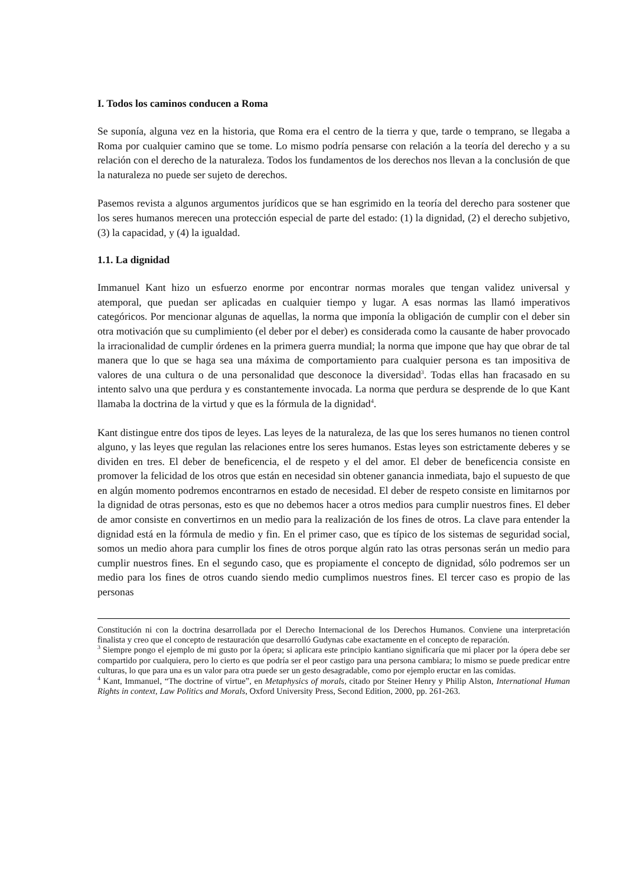I. Todos los caminos conducen a Roma
Se suponía, alguna vez en la historia, que Roma era el centro de la tierra y que, tarde o temprano, se llegaba a Roma por cualquier camino que se tome. Lo mismo podría pensarse con relación a la teoría del derecho y a su relación con el derecho de la naturaleza. Todos los fundamentos de los derechos nos llevan a la conclusión de que la naturaleza no puede ser sujeto de derechos.
Pasemos revista a algunos argumentos jurídicos que se han esgrimido en la teoría del derecho para sostener que los seres humanos merecen una protección especial de parte del estado: (1) la dignidad, (2) el derecho subjetivo, (3) la capacidad, y (4) la igualdad.
1.1. La dignidad
Immanuel Kant hizo un esfuerzo enorme por encontrar normas morales que tengan validez universal y atemporal, que puedan ser aplicadas en cualquier tiempo y lugar. A esas normas las llamó imperativos categóricos. Por mencionar algunas de aquellas, la norma que imponía la obligación de cumplir con el deber sin otra motivación que su cumplimiento (el deber por el deber) es considerada como la causante de haber provocado la irracionalidad de cumplir órdenes en la primera guerra mundial; la norma que impone que hay que obrar de tal manera que lo que se haga sea una máxima de comportamiento para cualquier persona es tan impositiva de valores de una cultura o de una personalidad que desconoce la diversidad<sup>3</sup>. Todas ellas han fracasado en su intento salvo una que perdura y es constantemente invocada. La norma que perdura se desprende de lo que Kant llamaba la doctrina de la virtud y que es la fórmula de la dignidad<sup>4</sup>.
Kant distingue entre dos tipos de leyes. Las leyes de la naturaleza, de las que los seres humanos no tienen control alguno, y las leyes que regulan las relaciones entre los seres humanos. Estas leyes son estrictamente deberes y se dividen en tres. El deber de beneficencia, el de respeto y el del amor. El deber de beneficencia consiste en promover la felicidad de los otros que están en necesidad sin obtener ganancia inmediata, bajo el supuesto de que en algún momento podremos encontrarnos en estado de necesidad. El deber de respeto consiste en limitarnos por la dignidad de otras personas, esto es que no debemos hacer a otros medios para cumplir nuestros fines. El deber de amor consiste en convertirnos en un medio para la realización de los fines de otros. La clave para entender la dignidad está en la fórmula de medio y fin. En el primer caso, que es típico de los sistemas de seguridad social, somos un medio ahora para cumplir los fines de otros porque algún rato las otras personas serán un medio para cumplir nuestros fines. En el segundo caso, que es propiamente el concepto de dignidad, sólo podremos ser un medio para los fines de otros cuando siendo medio cumplimos nuestros fines. El tercer caso es propio de las personas
Constitución ni con la doctrina desarrollada por el Derecho Internacional de los Derechos Humanos. Conviene una interpretación finalista y creo que el concepto de restauración que desarrolló Gudynas cabe exactamente en el concepto de reparación.
<sup>3</sup> Siempre pongo el ejemplo de mi gusto por la ópera; si aplicara este principio kantiano significaría que mi placer por la ópera debe ser compartido por cualquiera, pero lo cierto es que podría ser el peor castigo para una persona cambiara; lo mismo se puede predicar entre culturas, lo que para una es un valor para otra puede ser un gesto desagradable, como por ejemplo eructar en las comidas.
<sup>4</sup> Kant, Immanuel, “The doctrine of virtue”, en Metaphysics of morals, citado por Steiner Henry y Philip Alston, International Human Rights in context, Law Politics and Morals, Oxford University Press, Second Edition, 2000, pp. 261-263.